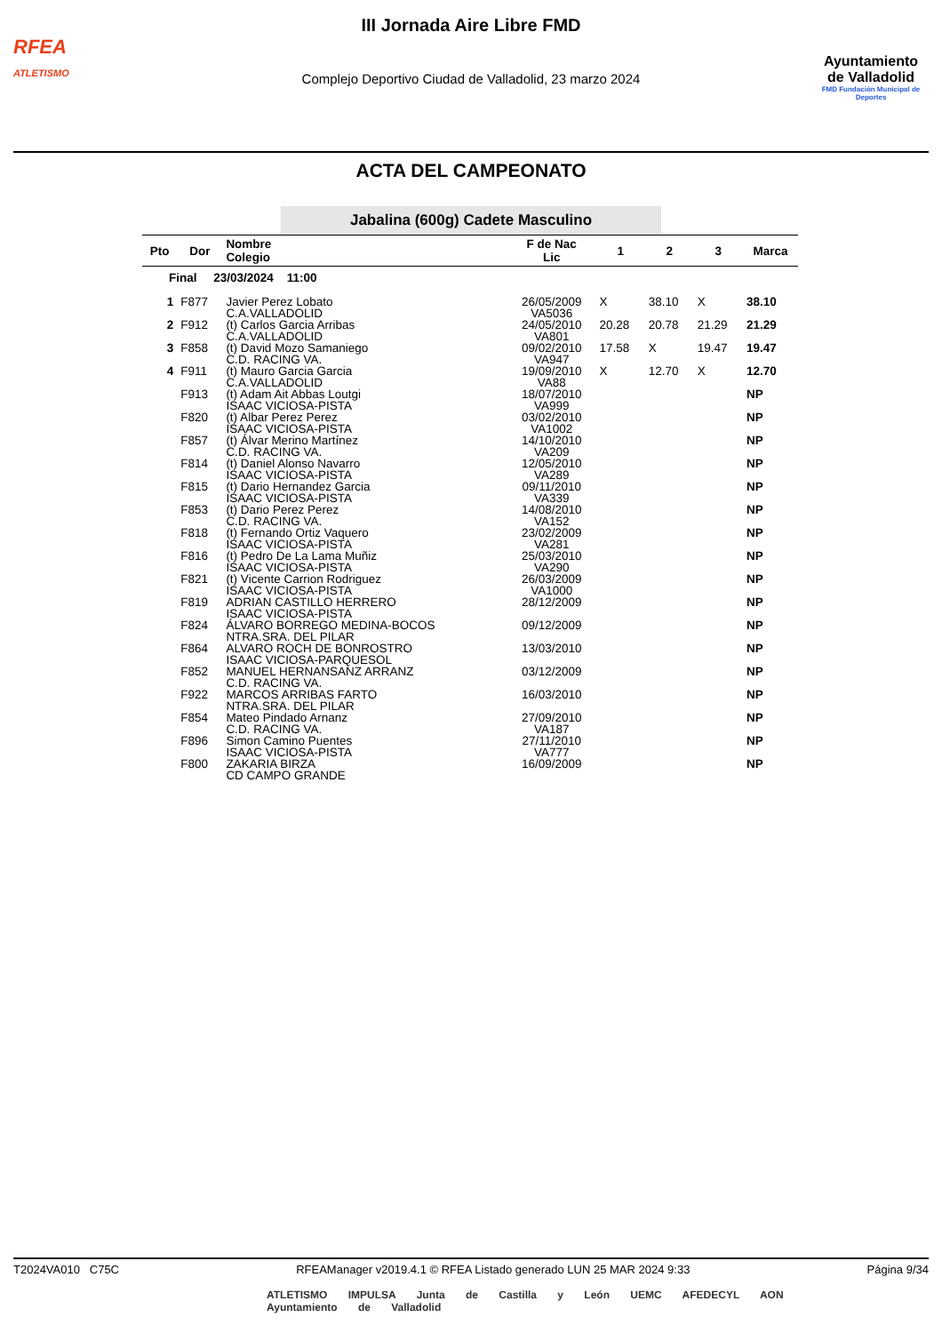RFEA
ATLETISMO
III Jornada Aire Libre FMD
Complejo Deportivo Ciudad de Valladolid, 23 marzo 2024
Ayuntamiento
de Valladolid
FMD Fundación Municipal de Deportes
ACTA DEL CAMPEONATO
Jabalina (600g) Cadete Masculino
| Pto | Dor | Nombre Colegio | F de Nac Lic | 1 | 2 | 3 | Marca |
| --- | --- | --- | --- | --- | --- | --- | --- |
| Final 23/03/2024 11:00 | | | | | | | |
| 1 | F877 | Javier Perez Lobato C.A.VALLADOLID | 26/05/2009 VA5036 | X | 38.10 | X | 38.10 |
| 2 | F912 | (t) Carlos Garcia Arribas C.A.VALLADOLID | 24/05/2010 VA801 | 20.28 | 20.78 | 21.29 | 21.29 |
| 3 | F858 | (t) David Mozo Samaniego C.D. RACING VA. | 09/02/2010 VA947 | 17.58 | X | 19.47 | 19.47 |
| 4 | F911 | (t) Mauro Garcia Garcia C.A.VALLADOLID | 19/09/2010 VA88 | X | 12.70 | X | 12.70 |
| | F913 | (t) Adam Ait Abbas Loutgi ISAAC VICIOSA-PISTA | 18/07/2010 VA999 | | | | NP |
| | F820 | (t) Albar Perez Perez ISAAC VICIOSA-PISTA | 03/02/2010 VA1002 | | | | NP |
| | F857 | (t) Álvar Merino Martínez C.D. RACING VA. | 14/10/2010 VA209 | | | | NP |
| | F814 | (t) Daniel Alonso Navarro ISAAC VICIOSA-PISTA | 12/05/2010 VA289 | | | | NP |
| | F815 | (t) Dario Hernandez Garcia ISAAC VICIOSA-PISTA | 09/11/2010 VA339 | | | | NP |
| | F853 | (t) Dario Perez Perez C.D. RACING VA. | 14/08/2010 VA152 | | | | NP |
| | F818 | (t) Fernando Ortiz Vaquero ISAAC VICIOSA-PISTA | 23/02/2009 VA281 | | | | NP |
| | F816 | (t) Pedro De La Lama Muñiz ISAAC VICIOSA-PISTA | 25/03/2010 VA290 | | | | NP |
| | F821 | (t) Vicente Carrion Rodriguez ISAAC VICIOSA-PISTA | 26/03/2009 VA1000 | | | | NP |
| | F819 | ADRIAN CASTILLO HERRERO ISAAC VICIOSA-PISTA | 28/12/2009 | | | | NP |
| | F824 | ÁLVARO BORREGO MEDINA-BOCOS NTRA.SRA. DEL PILAR | 09/12/2009 | | | | NP |
| | F864 | ALVARO ROCH DE BONROSTRO ISAAC VICIOSA-PARQUESOL | 13/03/2010 | | | | NP |
| | F852 | MANUEL HERNANSANZ ARRANZ C.D. RACING VA. | 03/12/2009 | | | | NP |
| | F922 | MARCOS ARRIBAS FARTO NTRA.SRA. DEL PILAR | 16/03/2010 | | | | NP |
| | F854 | Mateo Pindado Arnanz C.D. RACING VA. | 27/09/2010 VA187 | | | | NP |
| | F896 | Simon Camino Puentes ISAAC VICIOSA-PISTA | 27/11/2010 VA777 | | | | NP |
| | F800 | ZAKARIA BIRZA CD CAMPO GRANDE | 16/09/2009 | | | | NP |
T2024VA010 C75C RFEAManager v2019.4.1 © RFEA Listado generado LUN 25 MAR 2024 9:33 Página 9/34
ATLETISMO IMPULSA Junta de Castilla y León UEMC AFEDECYL AON Ayuntamiento de Valladolid